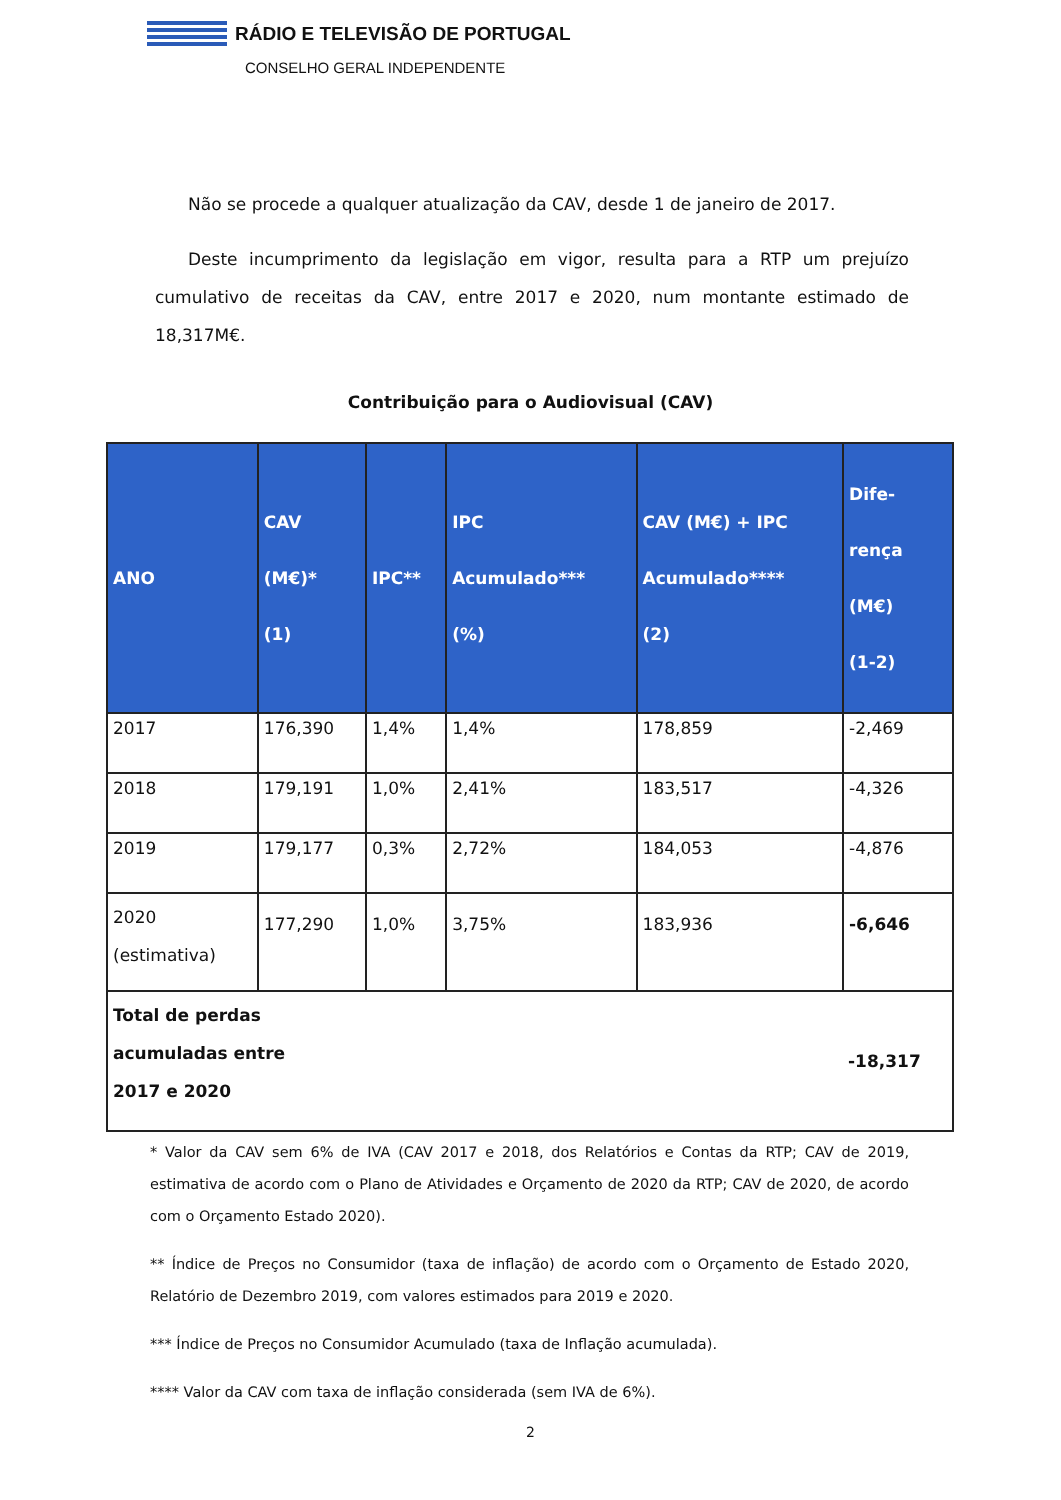RÁDIO E TELEVISÃO DE PORTUGAL
CONSELHO GERAL INDEPENDENTE
Não se procede a qualquer atualização da CAV, desde 1 de janeiro de 2017.
Deste incumprimento da legislação em vigor, resulta para a RTP um prejuízo cumulativo de receitas da CAV, entre 2017 e 2020, num montante estimado de 18,317M€.
Contribuição para o Audiovisual (CAV)
| ANO | CAV (M€)* (1) | IPC** | IPC Acumulado*** (%) | CAV (M€) + IPC Acumulado**** (2) | Dife- rença (M€) (1-2) |
| --- | --- | --- | --- | --- | --- |
| 2017 | 176,390 | 1,4% | 1,4% | 178,859 | -2,469 |
| 2018 | 179,191 | 1,0% | 2,41% | 183,517 | -4,326 |
| 2019 | 179,177 | 0,3% | 2,72% | 184,053 | -4,876 |
| 2020 (estimativa) | 177,290 | 1,0% | 3,75% | 183,936 | -6,646 |
| Total de perdas acumuladas entre 2017 e 2020 | | | | | -18,317 |
* Valor da CAV sem 6% de IVA (CAV 2017 e 2018, dos Relatórios e Contas da RTP; CAV de 2019, estimativa de acordo com o Plano de Atividades e Orçamento de 2020 da RTP; CAV de 2020, de acordo com o Orçamento Estado 2020).
** Índice de Preços no Consumidor (taxa de inflação) de acordo com o Orçamento de Estado 2020, Relatório de Dezembro 2019, com valores estimados para 2019 e 2020.
*** Índice de Preços no Consumidor Acumulado (taxa de Inflação acumulada).
**** Valor da CAV com taxa de inflação considerada (sem IVA de 6%).
2